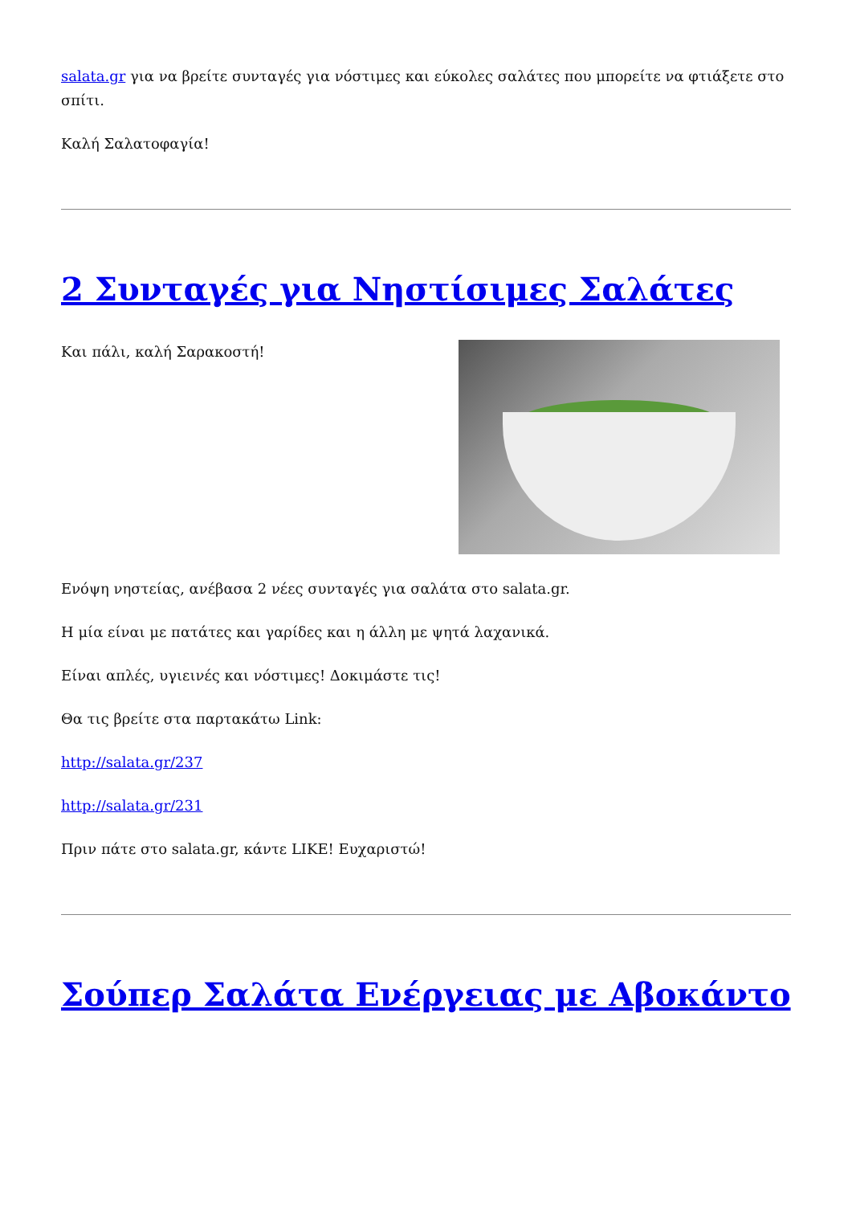salata.gr για να βρείτε συνταγές για νόστιμες και εύκολες σαλάτες που μπορείτε να φτιάξετε στο σπίτι.
Καλή Σαλατοφαγία!
2 Συνταγές για Νηστίσιμες Σαλάτες
Και πάλι, καλή Σαρακοστή!
Ενόψη νηστείας, ανέβασα 2 νέες συνταγές για σαλάτα στο salata.gr.
Η μία είναι με πατάτες και γαρίδες και η άλλη με ψητά λαχανικά.
Είναι απλές, υγιεινές και νόστιμες! Δοκιμάστε τις!
Θα τις βρείτε στα παρτακάτω Link:
http://salata.gr/237
http://salata.gr/231
Πριν πάτε στο salata.gr, κάντε LIKE! Ευχαριστώ!
Σούπερ Σαλάτα Ενέργειας με Αβοκάντο